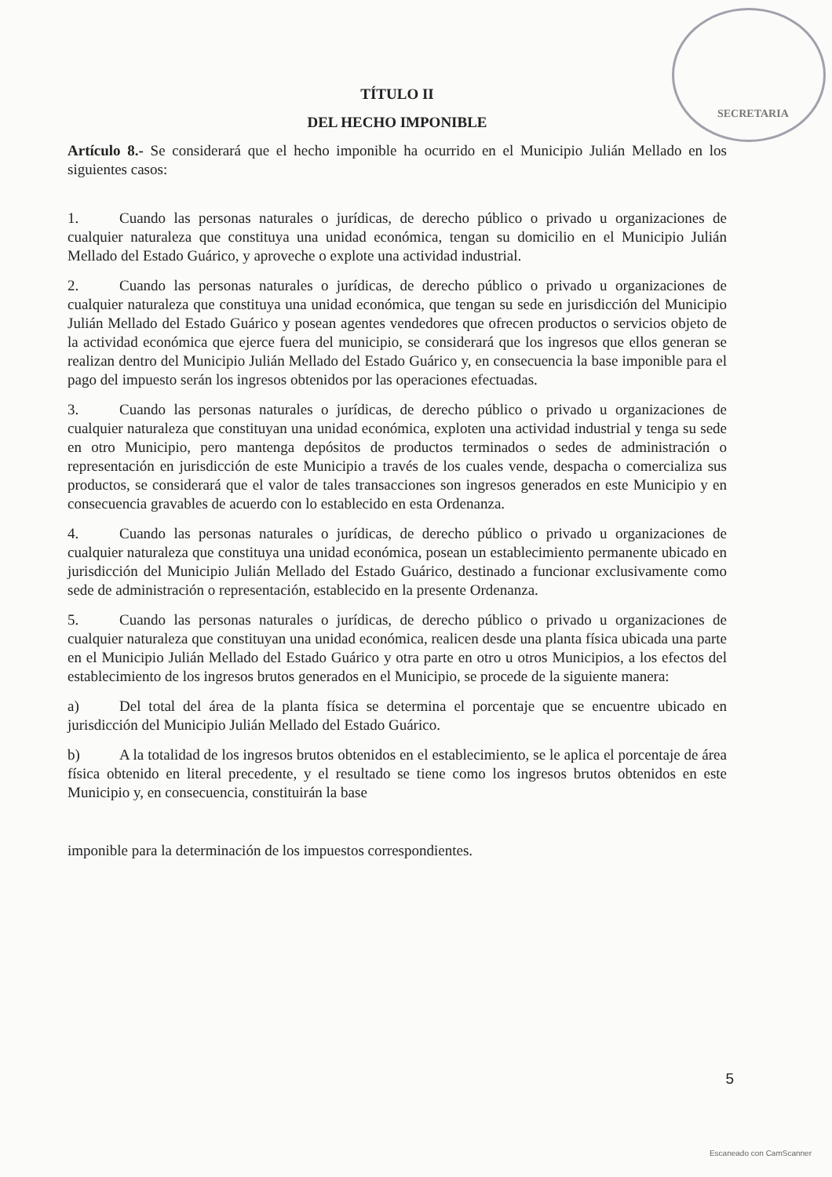SECRETARIA
TÍTULO II
DEL HECHO IMPONIBLE
Artículo 8.- Se considerará que el hecho imponible ha ocurrido en el Municipio Julián Mellado en los siguientes casos:
1. Cuando las personas naturales o jurídicas, de derecho público o privado u organizaciones de cualquier naturaleza que constituya una unidad económica, tengan su domicilio en el Municipio Julián Mellado del Estado Guárico, y aproveche o explote una actividad industrial.
2. Cuando las personas naturales o jurídicas, de derecho público o privado u organizaciones de cualquier naturaleza que constituya una unidad económica, que tengan su sede en jurisdicción del Municipio Julián Mellado del Estado Guárico y posean agentes vendedores que ofrecen productos o servicios objeto de la actividad económica que ejerce fuera del municipio, se considerará que los ingresos que ellos generan se realizan dentro del Municipio Julián Mellado del Estado Guárico y, en consecuencia la base imponible para el pago del impuesto serán los ingresos obtenidos por las operaciones efectuadas.
3. Cuando las personas naturales o jurídicas, de derecho público o privado u organizaciones de cualquier naturaleza que constituyan una unidad económica, exploten una actividad industrial y tenga su sede en otro Municipio, pero mantenga depósitos de productos terminados o sedes de administración o representación en jurisdicción de este Municipio a través de los cuales vende, despacha o comercializa sus productos, se considerará que el valor de tales transacciones son ingresos generados en este Municipio y en consecuencia gravables de acuerdo con lo establecido en esta Ordenanza.
4. Cuando las personas naturales o jurídicas, de derecho público o privado u organizaciones de cualquier naturaleza que constituya una unidad económica, posean un establecimiento permanente ubicado en jurisdicción del Municipio Julián Mellado del Estado Guárico, destinado a funcionar exclusivamente como sede de administración o representación, establecido en la presente Ordenanza.
5. Cuando las personas naturales o jurídicas, de derecho público o privado u organizaciones de cualquier naturaleza que constituyan una unidad económica, realicen desde una planta física ubicada una parte en el Municipio Julián Mellado del Estado Guárico y otra parte en otro u otros Municipios, a los efectos del establecimiento de los ingresos brutos generados en el Municipio, se procede de la siguiente manera:
a) Del total del área de la planta física se determina el porcentaje que se encuentre ubicado en jurisdicción del Municipio Julián Mellado del Estado Guárico.
b) A la totalidad de los ingresos brutos obtenidos en el establecimiento, se le aplica el porcentaje de área física obtenido en literal precedente, y el resultado se tiene como los ingresos brutos obtenidos en este Municipio y, en consecuencia, constituirán la base
imponible para la determinación de los impuestos correspondientes.
5
Escaneado con CamScanner